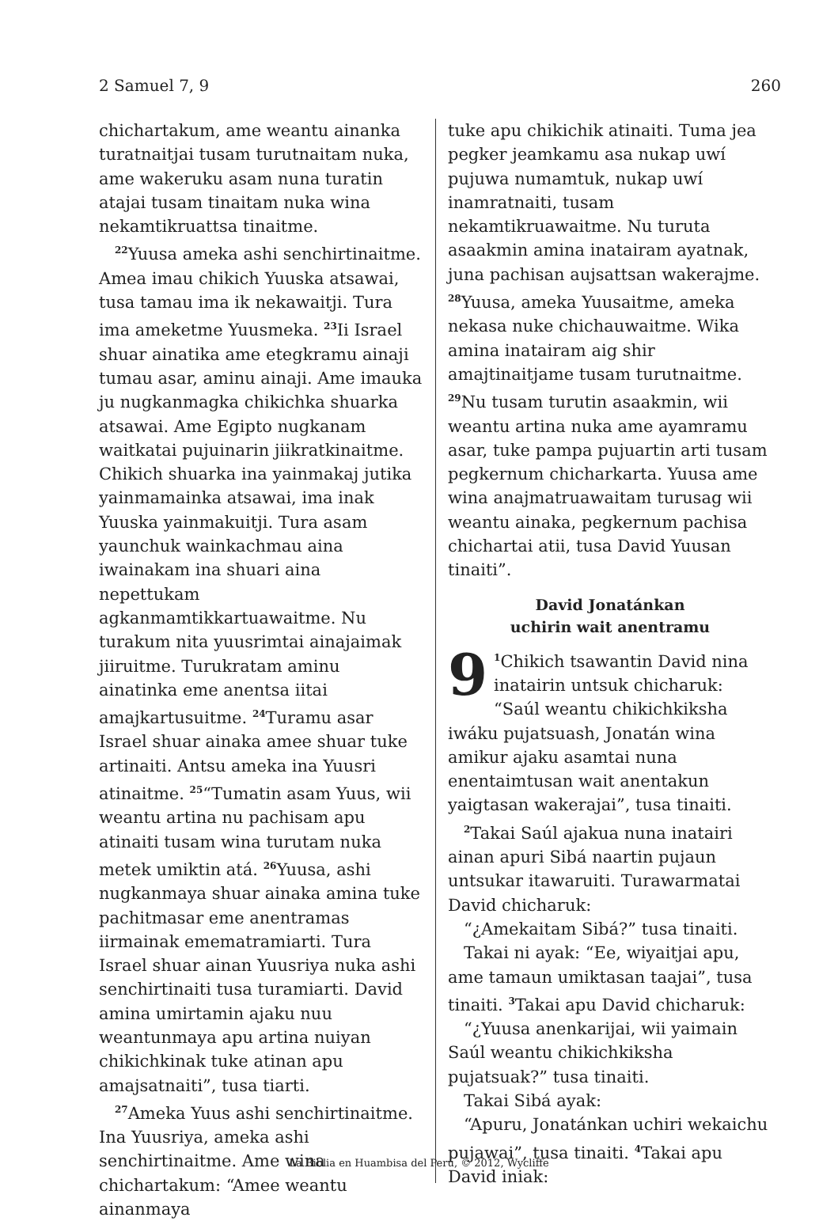2 Samuel 7, 9 260
chichartakum, ame weantu ainanka turatnaitjai tusam turutnaitam nuka, ame wakeruku asam nuna turatin atajai tusam tinaitam nuka wina nekamtikruattsa tinaitme.
<sup>22</sup> Yuusa ameka ashi senchirtinaitme. Amea imau chikich Yuuska atsawai, tusa tamau ima ik nekawaitji. Tura ima ameketme Yuusmeka. <sup>23</sup>Ii Israel shuar ainatika ame etegkramu ainaji tumau asar, aminu ainaji. Ame imauka ju nugkanmagka chikichka shuarka atsawai. Ame Egipto nugkanam waitkatai pujuinarin jiikratkinaitme. Chikich shuarka ina yainmakaj jutika yainmamainka atsawai, ima inak Yuuska yainmakuitji. Tura asam yaunchuk wainkachmau aina iwainakam ina shuari aina nepettukam agkanmamtikkartuawaitme. Nu turakum nita yuusrimtai ainajaimak jiiruitme. Turukratam aminu ainatinka eme anentsa iitai amajkartusuitme. <sup>24</sup>Turamu asar Israel shuar ainaka amee shuar tuke artinaiti. Antsu ameka ina Yuusri atinaitme. <sup>25</sup>“Tumatin asam Yuus, wii weantu artina nu pachisam apu atinaiti tusam wina turutam nuka metek umiktin atá. <sup>26</sup>Yuusa, ashi nugkanmaya shuar ainaka amina tuke pachitmasar eme anentramas iirmainak emematramiarti. Tura Israel shuar ainan Yuusriya nuka ashi senchirtinaiti tusa turamiarti. David amina umirtamin ajaku nuu weantunmaya apu artina nuiyan chikichkinak tuke atinan apu amajsatnaiti”, tusa tiarti.
<sup>27</sup> Ameka Yuus ashi senchirtinaitme. Ina Yuusriya, ameka ashi senchirtinaitme. Ame wina chichartakum: “Amee weantu ainanmaya
tuke apu chikichik atinaiti. Tuma jea pegker jeamkamu asa nukap uwí pujuwa numamtuk, nukap uwí inamratnaiti, tusam nekamtikruawaitme. Nu turuta asaakmin amina inatairam ayatnak, juna pachisan aujsattsan wakerajme. <sup>28</sup>Yuusa, ameka Yuusaitme, ameka nekasa nuke chichauwaitme. Wika amina inatairam aig shir amajtinaitjame tusam turutnaitme. <sup>29</sup>Nu tusam turutin asaakmin, wii weantu artina nuka ame ayamramu asar, tuke pampa pujuartin arti tusam pegkernum chicharkarta. Yuusa ame wina anajmatruawaitam turusag wii weantu ainaka, pegkernum pachisa chichartai atii, tusa David Yuusan tinaiti”.
David Jonatánkan
uchirin wait anentramu
9<sup>1</sup>Chikich tsawantin David nina inatairin untsuk chicharuk: “Saúl weantu chikichkiksha iwáku pujatsuash, Jonatán wina amikur ajaku asamtai nuna enentaimtusan wait anentakun yaigtasan wakerajai”, tusa tinaiti.
<sup>2</sup> Takai Saúl ajakua nuna inatairi ainan apuri Sibá naartin pujaun untsukar itawaruiti. Turawarmatai David chicharuk:
“¿Amekaitam Sibá?” tusa tinaiti.
Takai ni ayak: “Ee, wiyaitjai apu, ame tamaun umiktasan taajai”, tusa tinaiti. <sup>3</sup>Takai apu David chicharuk:
“¿Yuusa anenkarijai, wii yaimain Saúl weantu chikichkiksha pujatsuak?” tusa tinaiti.
Takai Sibá ayak:
“Apuru, Jonatánkan uchiri wekaichu pujawai”, tusa tinaiti. <sup>4</sup>Takai apu David iniak:
La Biblia en Huambisa del Perú, © 2012, Wycliffe